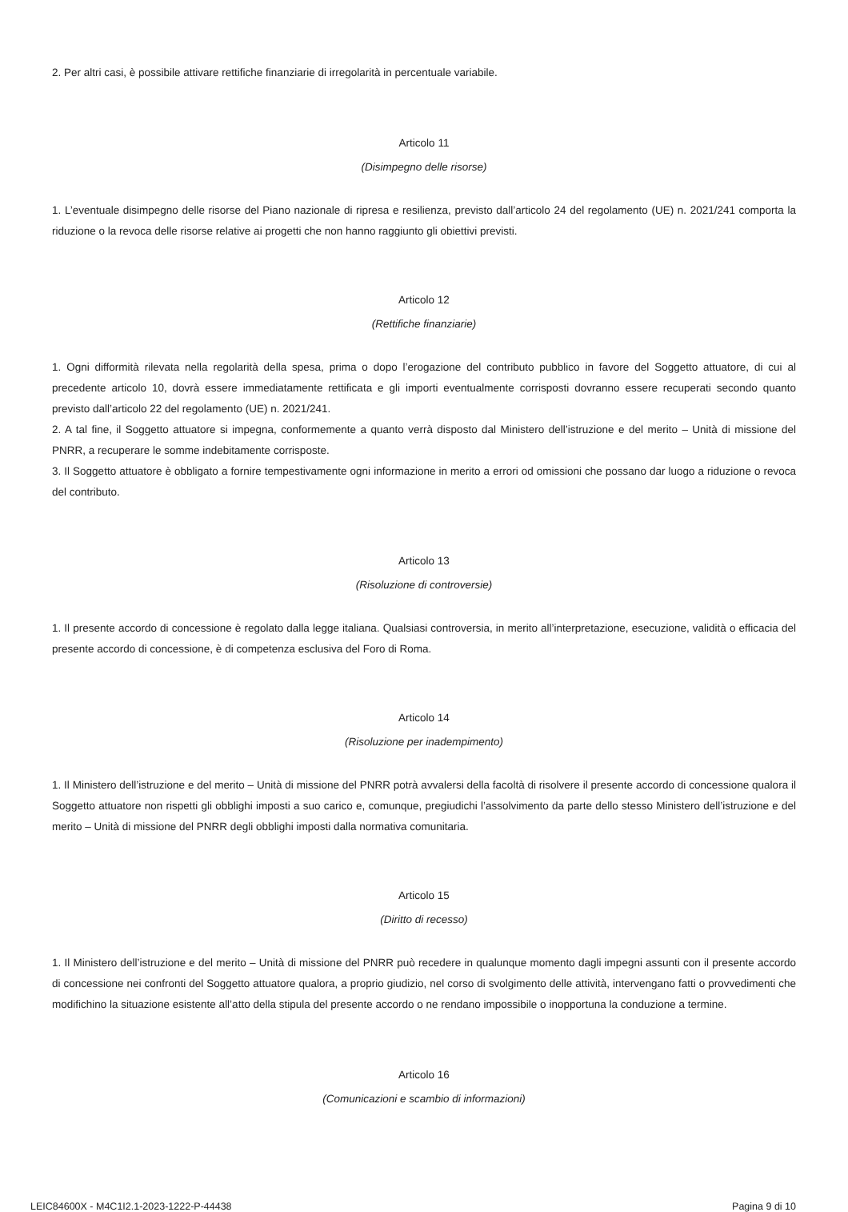2. Per altri casi, è possibile attivare rettifiche finanziarie di irregolarità in percentuale variabile.
Articolo 11
(Disimpegno delle risorse)
1. L’eventuale disimpegno delle risorse del Piano nazionale di ripresa e resilienza, previsto dall’articolo 24 del regolamento (UE) n. 2021/241 comporta la riduzione o la revoca delle risorse relative ai progetti che non hanno raggiunto gli obiettivi previsti.
Articolo 12
(Rettifiche finanziarie)
1. Ogni difformità rilevata nella regolarità della spesa, prima o dopo l’erogazione del contributo pubblico in favore del Soggetto attuatore, di cui al precedente articolo 10, dovrà essere immediatamente rettificata e gli importi eventualmente corrisposti dovranno essere recuperati secondo quanto previsto dall’articolo 22 del regolamento (UE) n. 2021/241.
2. A tal fine, il Soggetto attuatore si impegna, conformemente a quanto verrà disposto dal Ministero dell’istruzione e del merito – Unità di missione del PNRR, a recuperare le somme indebitamente corrisposte.
3. Il Soggetto attuatore è obbligato a fornire tempestivamente ogni informazione in merito a errori od omissioni che possano dar luogo a riduzione o revoca del contributo.
Articolo 13
(Risoluzione di controversie)
1. Il presente accordo di concessione è regolato dalla legge italiana. Qualsiasi controversia, in merito all’interpretazione, esecuzione, validità o efficacia del presente accordo di concessione, è di competenza esclusiva del Foro di Roma.
Articolo 14
(Risoluzione per inadempimento)
1. Il Ministero dell’istruzione e del merito – Unità di missione del PNRR potrà avvalersi della facoltà di risolvere il presente accordo di concessione qualora il Soggetto attuatore non rispetti gli obblighi imposti a suo carico e, comunque, pregiudichi l’assolvimento da parte dello stesso Ministero dell’istruzione e del merito – Unità di missione del PNRR degli obblighi imposti dalla normativa comunitaria.
Articolo 15
(Diritto di recesso)
1. Il Ministero dell’istruzione e del merito – Unità di missione del PNRR può recedere in qualunque momento dagli impegni assunti con il presente accordo di concessione nei confronti del Soggetto attuatore qualora, a proprio giudizio, nel corso di svolgimento delle attività, intervengano fatti o provvedimenti che modifichino la situazione esistente all’atto della stipula del presente accordo o ne rendano impossibile o inopportuna la conduzione a termine.
Articolo 16
(Comunicazioni e scambio di informazioni)
LEIC84600X - M4C1I2.1-2023-1222-P-44438 Pagina 9 di 10